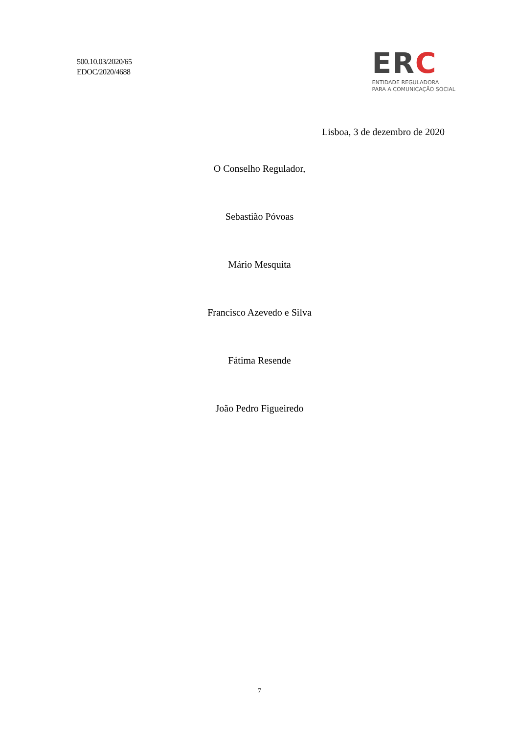500.10.03/2020/65
EDOC/2020/4688
ERC
ENTIDADE REGULADORA
PARA A COMUNICAÇÃO SOCIAL
Lisboa, 3 de dezembro de 2020
O Conselho Regulador,
Sebastião Póvoas
Mário Mesquita
Francisco Azevedo e Silva
Fátima Resende
João Pedro Figueiredo
7